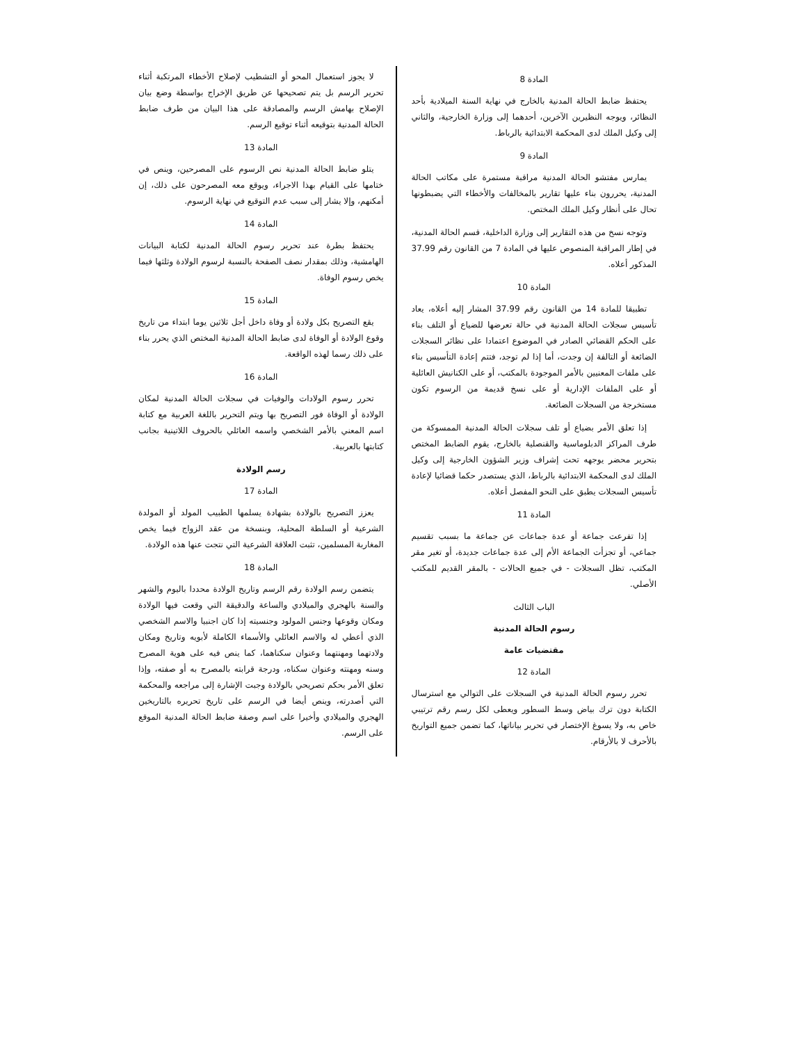المادة 8
يحتفظ ضابط الحالة المدنية بالخارج في نهاية السنة الميلادية بأحد النظائر، ويوجه النظيرين الآخرين، أحدهما إلى وزارة الخارجية، والثاني إلى وكيل الملك لدى المحكمة الابتدائية بالرباط.
المادة 9
يمارس مفتشو الحالة المدنية مراقبة مستمرة على مكاتب الحالة المدنية، يحررون بناء عليها تقارير بالمخالفات والأخطاء التي يضبطونها تحال على أنظار وكيل الملك المختص.
وتوجه نسخ من هذه التقارير إلى وزارة الداخلية، قسم الحالة المدنية، في إطار المراقبة المنصوص عليها في المادة 7 من القانون رقم 37.99 المذكور أعلاه.
المادة 10
تطبيقا للمادة 14 من القانون رقم 37.99 المشار إليه أعلاه، يعاد تأسيس سجلات الحالة المدنية في حالة تعرضها للضياع أو التلف بناء على الحكم القضائي الصادر في الموضوع اعتمادا على نظائر السجلات الضائعة أو التالفة إن وجدت، أما إذا لم توجد، فتتم إعادة التأسيس بناء على ملفات المعنيين بالأمر الموجودة بالمكتب، أو على الكنانيش العائلية أو على الملفات الإدارية أو على نسخ قديمة من الرسوم تكون مستخرجة من السجلات الضائعة.
إذا تعلق الأمر بضياع أو تلف سجلات الحالة المدنية الممسوكة من طرف المراكز الدبلوماسية والقنصلية بالخارج، يقوم الضابط المختص بتحرير محضر يوجهه تحت إشراف وزير الشؤون الخارجية إلى وكيل الملك لدى المحكمة الابتدائية بالرباط، الذي يستصدر حكما قضائيا لإعادة تأسيس السجلات يطبق على النحو المفصل أعلاه.
المادة 11
إذا تفرعت جماعة أو عدة جماعات عن جماعة ما بسبب تقسيم جماعي، أو تجزأت الجماعة الأم إلى عدة جماعات جديدة، أو تغير مقر المكتب، تظل السجلات - في جميع الحالات - بالمقر القديم للمكتب الأصلي.
الباب الثالث
رسوم الحالة المدنية
مقتضيات عامة
المادة 12
تحرر رسوم الحالة المدنية في السجلات على التوالي مع استرسال الكتابة دون ترك بياض وسط السطور ويعطى لكل رسم رقم ترتيبي خاص به، ولا يسوغ الإختصار في تحرير بياناتها، كما تضمن جميع التواريخ بالأحرف لا بالأرقام.
لا يجوز استعمال المحو أو التشطيب لإصلاح الأخطاء المرتكبة أثناء تحرير الرسم بل يتم تصحيحها عن طريق الإخراج بواسطة وضع بيان الإصلاح بهامش الرسم والمصادقة على هذا البيان من طرف ضابط الحالة المدنية بتوقيعه أثناء توقيع الرسم.
المادة 13
يتلو ضابط الحالة المدنية نص الرسوم على المصرحين، وينص في ختامها على القيام بهذا الاجراء، ويوقع معه المصرحون على ذلك، إن أمكنهم، وإلا يشار إلى سبب عدم التوقيع في نهاية الرسوم.
المادة 14
يحتفظ بطرة عند تحرير رسوم الحالة المدنية لكتابة البيانات الهامشية، وذلك بمقدار نصف الصفحة بالنسبة لرسوم الولادة وثلثها فيما يخص رسوم الوفاة.
المادة 15
يقع التصريح بكل ولادة أو وفاة داخل أجل ثلاثين يوما ابتداء من تاريخ وقوع الولادة أو الوفاة لدى ضابط الحالة المدنية المختص الذي يحرر بناء على ذلك رسما لهذه الواقعة.
المادة 16
تحرر رسوم الولادات والوفيات في سجلات الحالة المدنية لمكان الولادة أو الوفاة فور التصريح بها ويتم التحرير باللغة العربية مع كتابة اسم المعني بالأمر الشخصي واسمه العائلي بالحروف اللاتينية بجانب كتابتها بالعربية.
رسم الولادة
المادة 17
يعزز التصريح بالولادة بشهادة يسلمها الطبيب المولد أو المولدة الشرعية أو السلطة المحلية، وبنسخة من عقد الزواج فيما يخص المغاربة المسلمين، تثبت العلاقة الشرعية التي نتجت عنها هذه الولادة.
المادة 18
يتضمن رسم الولادة رقم الرسم وتاريخ الولادة محددا باليوم والشهر والسنة بالهجري والميلادي والساعة والدقيقة التي وقعت فيها الولادة ومكان وقوعها وجنس المولود وجنسيته إذا كان اجنبيا والاسم الشخصي الذي أعطي له والاسم العائلي والأسماء الكاملة لأبويه وتاريخ ومكان ولادتهما ومهنتهما وعنوان سكناهما، كما ينص فيه على هوية المصرح وسنه ومهنته وعنوان سكناه، ودرجة قرابته بالمصرح به أو صفته، وإذا تعلق الأمر بحكم تصريحي بالولادة وجبت الإشارة إلى مراجعه والمحكمة التي أصدرته، وينص أيضا في الرسم على تاريخ تحريره بالتاريخين الهجري والميلادي وأخيرا على اسم وصفة ضابط الحالة المدنية الموقع على الرسم.